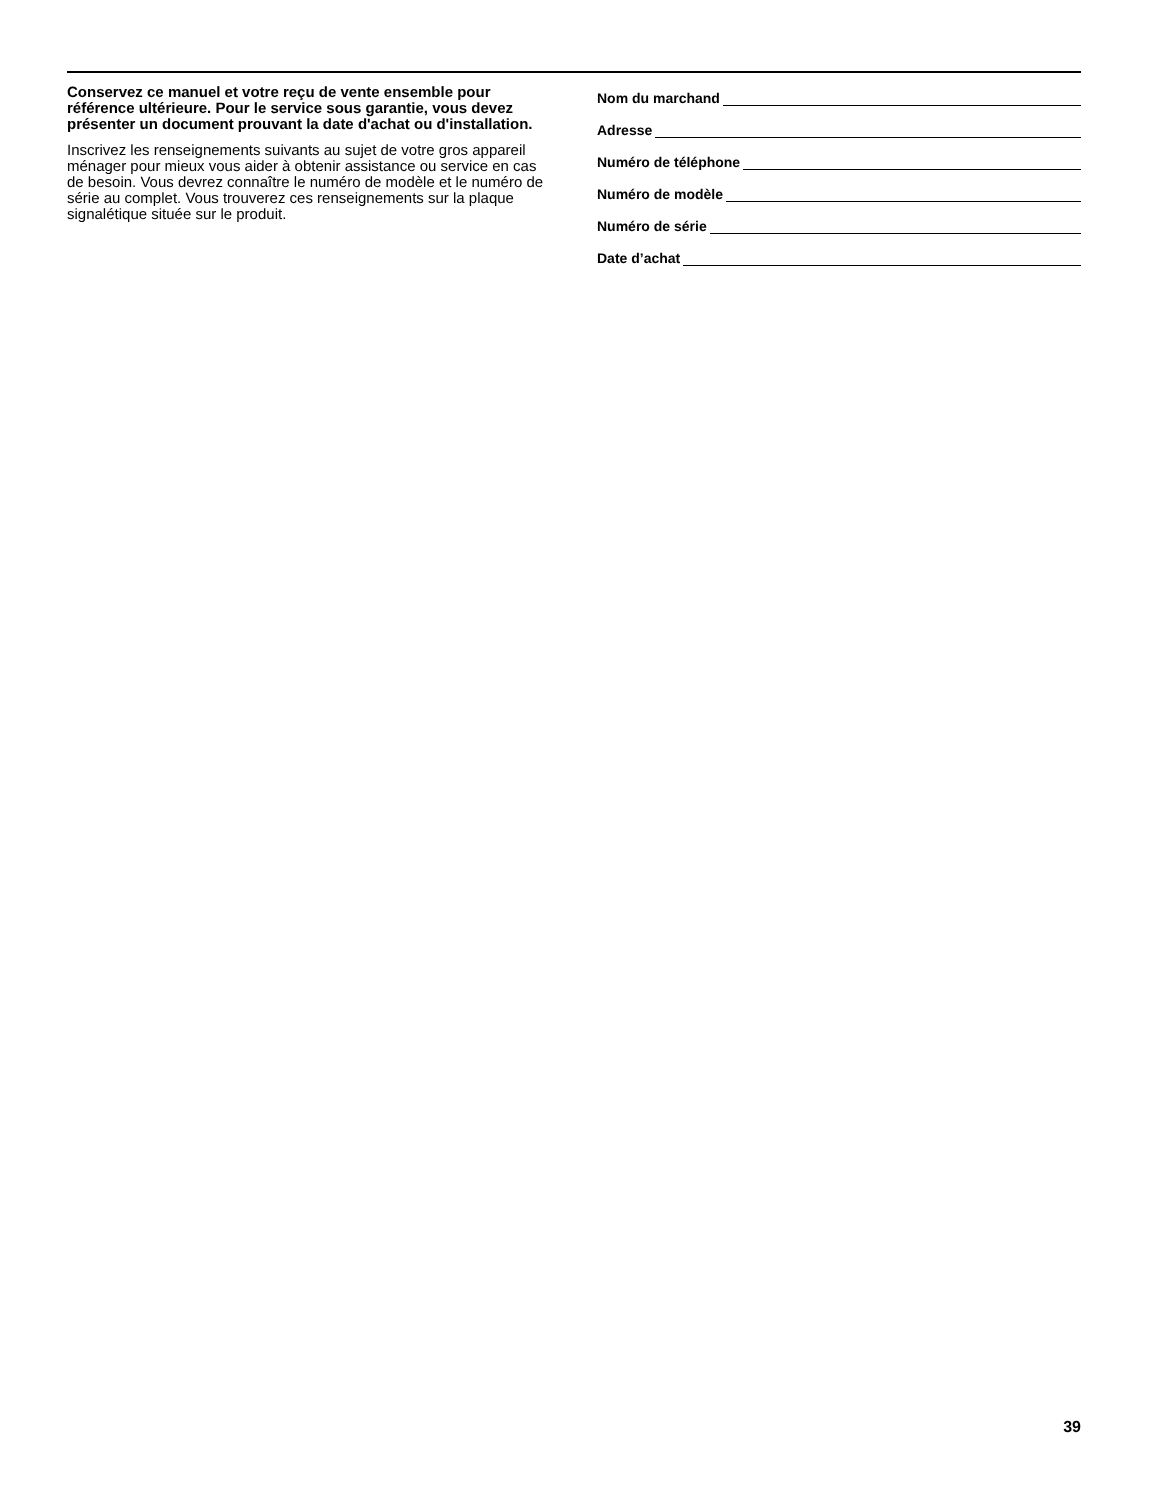Conservez ce manuel et votre reçu de vente ensemble pour référence ultérieure. Pour le service sous garantie, vous devez présenter un document prouvant la date d'achat ou d'installation.
Inscrivez les renseignements suivants au sujet de votre gros appareil ménager pour mieux vous aider à obtenir assistance ou service en cas de besoin. Vous devrez connaître le numéro de modèle et le numéro de série au complet. Vous trouverez ces renseignements sur la plaque signalétique située sur le produit.
Nom du marchand
Adresse
Numéro de téléphone
Numéro de modèle
Numéro de série
Date d’achat
39